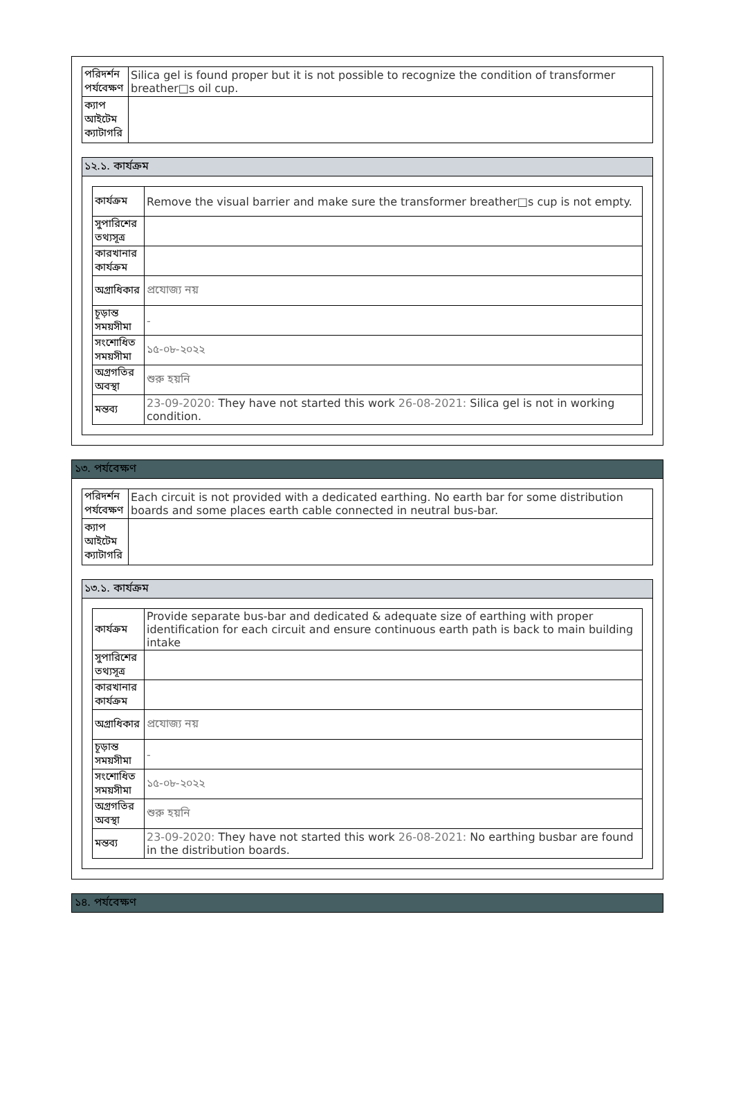| পরিদর্শন পর্যবেক্ষণ | Silica gel is found proper but it is not possible to recognize the condition of transformer breather□s oil cup. |
| ক্যাপ আইটেম ক্যাটাগরি | |
১২.১. কার্যক্রম
| কার্যক্রম | Remove the visual barrier and make sure the transformer breather□s cup is not empty. |
| সুপারিশের তথ্যসূত্র | |
| কারখানার কার্যক্রম | |
| অগ্রাধিকার | প্রযোজ্য নয় |
| চূড়ান্ত সময়সীমা | - |
| সংশোধিত সময়সীমা | ১৫-০৮-২০২২ |
| অগ্রগতির অবস্থা | শুরু হয়নি |
| মন্তব্য | 23-09-2020: They have not started this work 26-08-2021: Silica gel is not in working condition. |
১৩. পর্যবেক্ষণ
| পরিদর্শন পর্যবেক্ষণ | Each circuit is not provided with a dedicated earthing. No earth bar for some distribution boards and some places earth cable connected in neutral bus-bar. |
| ক্যাপ আইটেম ক্যাটাগরি | |
১৩.১. কার্যক্রম
| কার্যক্রম | Provide separate bus-bar and dedicated & adequate size of earthing with proper identification for each circuit and ensure continuous earth path is back to main building intake |
| সুপারিশের তথ্যসূত্র | |
| কারখানার কার্যক্রম | |
| অগ্রাধিকার | প্রযোজ্য নয় |
| চূড়ান্ত সময়সীমা | - |
| সংশোধিত সময়সীমা | ১৫-০৮-২০২২ |
| অগ্রগতির অবস্থা | শুরু হয়নি |
| মন্তব্য | 23-09-2020: They have not started this work 26-08-2021: No earthing busbar are found in the distribution boards. |
১৪. পর্যবেক্ষণ